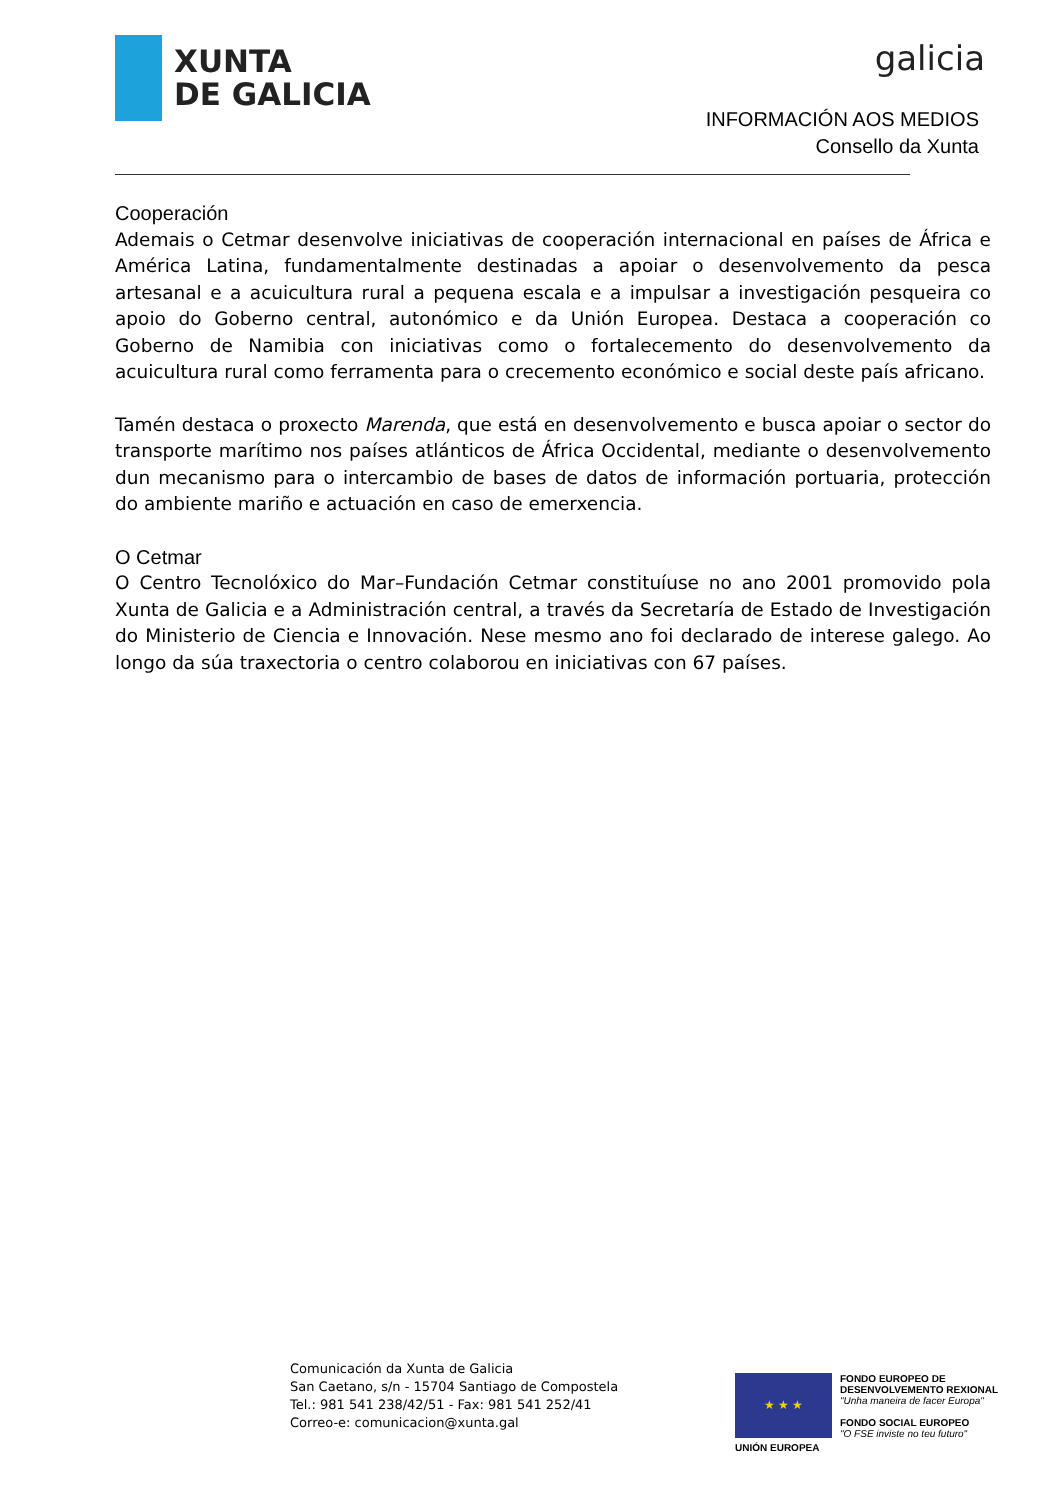XUNTA
DE GALICIA
galicia
INFORMACIÓN AOS MEDIOS
Consello da Xunta
Cooperación
Ademais o Cetmar desenvolve iniciativas de cooperación internacional en países de África e América Latina, fundamentalmente destinadas a apoiar o desenvolvemento da pesca artesanal e a acuicultura rural a pequena escala e a impulsar a investigación pesqueira co apoio do Goberno central, autonómico e da Unión Europea. Destaca a cooperación co Goberno de Namibia con iniciativas como o fortalecemento do desenvolvemento da acuicultura rural como ferramenta para o crecemento económico e social deste país africano.
Tamén destaca o proxecto Marenda, que está en desenvolvemento e busca apoiar o sector do transporte marítimo nos países atlánticos de África Occidental, mediante o desenvolvemento dun mecanismo para o intercambio de bases de datos de información portuaria, protección do ambiente mariño e actuación en caso de emerxencia.
O Cetmar
O Centro Tecnolóxico do Mar–Fundación Cetmar constituíuse no ano 2001 promovido pola Xunta de Galicia e a Administración central, a través da Secretaría de Estado de Investigación do Ministerio de Ciencia e Innovación. Nese mesmo ano foi declarado de interese galego. Ao longo da súa traxectoria o centro colaborou en iniciativas con 67 países.
Comunicación da Xunta de Galicia
San Caetano, s/n - 15704 Santiago de Compostela
Tel.: 981 541 238/42/51 - Fax: 981 541 252/41
Correo-e: comunicacion@xunta.gal
★ ★ ★
UNIÓN EUROPEA
FONDO EUROPEO DE
DESENVOLVEMENTO REXIONAL
"Unha maneira de facer Europa"
FONDO SOCIAL EUROPEO
"O FSE inviste no teu futuro"